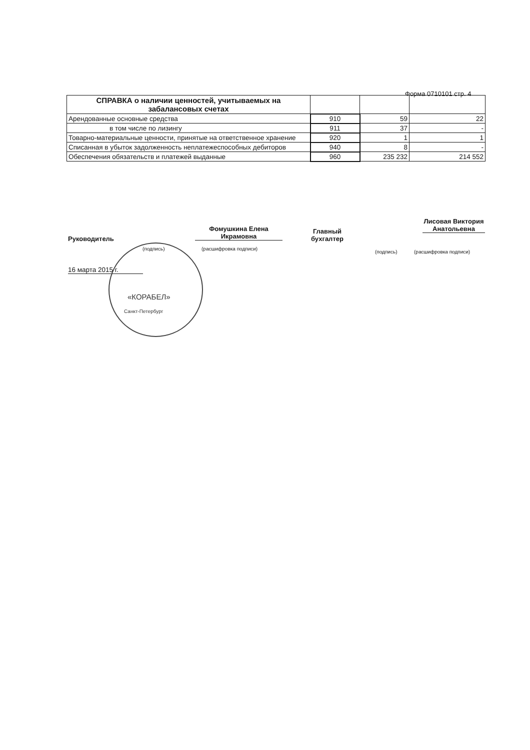Форма 0710101 стр. 4
| СПРАВКА о наличии ценностей, учитываемых на забалансовых счетах | | | |
| Арендованные основные средства | 910 | 59 | 22 |
| в том числе по лизингу | 911 | 37 | - |
| Товарно-материальные ценности, принятые на ответственное хранение | 920 | 1 | 1 |
| Списанная в убыток задолженность неплатежеспособных дебиторов | 940 | 8 | - |
| Обеспечения обязательств и платежей выданные | 960 | 235 232 | 214 552 |
Руководитель
Фомушкина Елена Икрамовна
(подпись) (расшифровка подписи)
Главный
бухгалтер
Лисовая Виктория Анатольевна
(подпись) (расшифровка подписи)
16 марта 2015 г.
«КОРАБЕЛ»
Санкт-Петербург